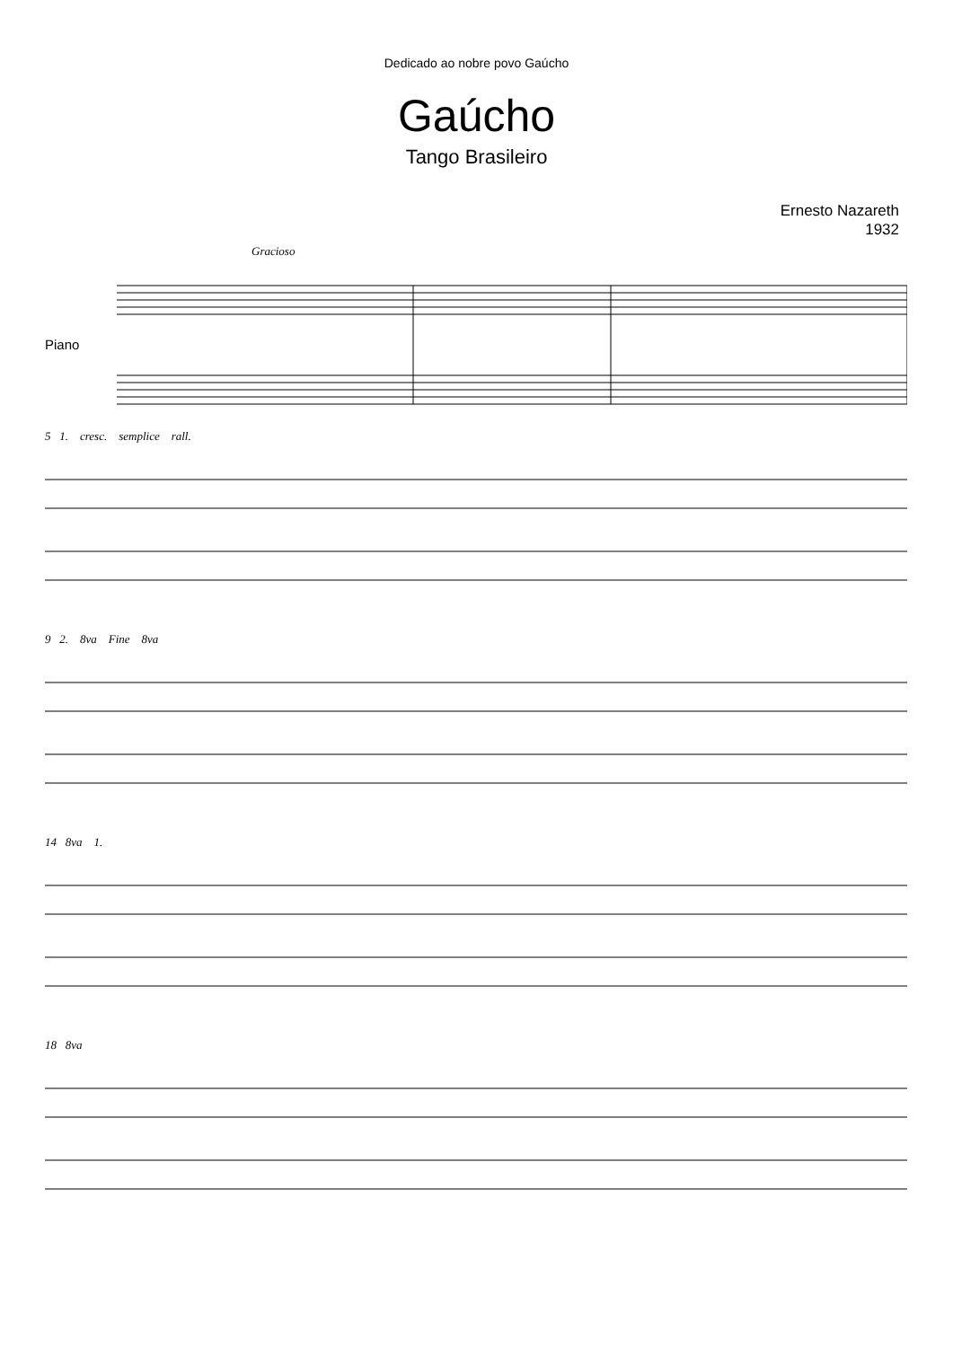Dedicado ao nobre povo Gaúcho
Gaúcho
Tango Brasileiro
Ernesto Nazareth
1932
Gracioso
Piano
5 1. cresc. semplice rall.
9 2. 8va Fine 8va
14 8va 1.
18 8va